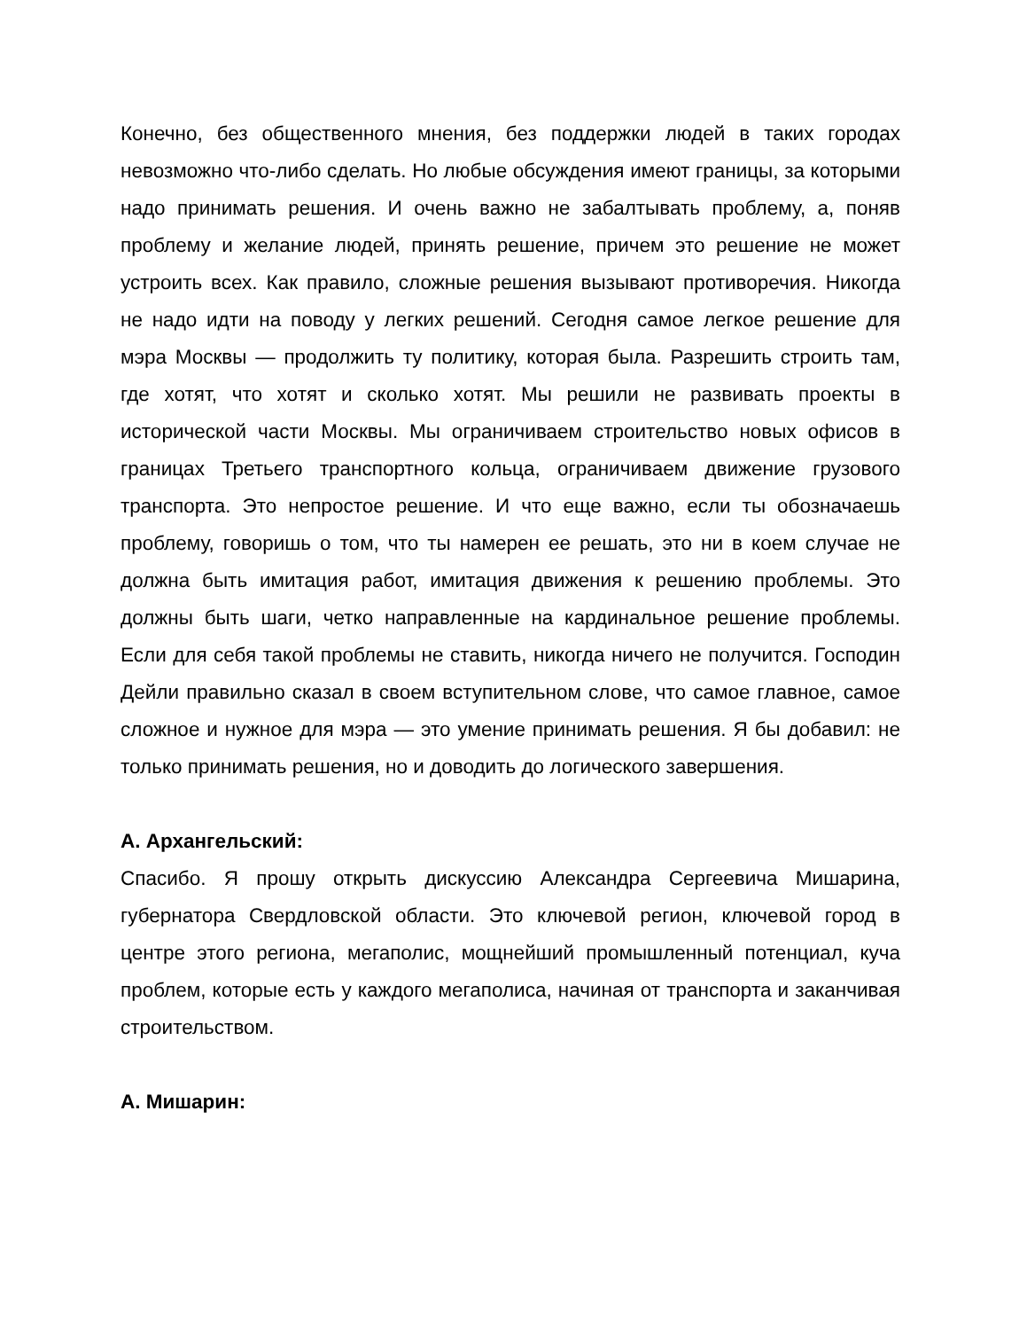Конечно, без общественного мнения, без поддержки людей в таких городах невозможно что-либо сделать. Но любые обсуждения имеют границы, за которыми надо принимать решения. И очень важно не забалтывать проблему, а, поняв проблему и желание людей, принять решение, причем это решение не может устроить всех. Как правило, сложные решения вызывают противоречия. Никогда не надо идти на поводу у легких решений. Сегодня самое легкое решение для мэра Москвы — продолжить ту политику, которая была. Разрешить строить там, где хотят, что хотят и сколько хотят. Мы решили не развивать проекты в исторической части Москвы. Мы ограничиваем строительство новых офисов в границах Третьего транспортного кольца, ограничиваем движение грузового транспорта. Это непростое решение. И что еще важно, если ты обозначаешь проблему, говоришь о том, что ты намерен ее решать, это ни в коем случае не должна быть имитация работ, имитация движения к решению проблемы. Это должны быть шаги, четко направленные на кардинальное решение проблемы. Если для себя такой проблемы не ставить, никогда ничего не получится. Господин Дейли правильно сказал в своем вступительном слове, что самое главное, самое сложное и нужное для мэра — это умение принимать решения. Я бы добавил: не только принимать решения, но и доводить до логического завершения.
А. Архангельский:
Спасибо. Я прошу открыть дискуссию Александра Сергеевича Мишарина, губернатора Свердловской области. Это ключевой регион, ключевой город в центре этого региона, мегаполис, мощнейший промышленный потенциал, куча проблем, которые есть у каждого мегаполиса, начиная от транспорта и заканчивая строительством.
А. Мишарин: